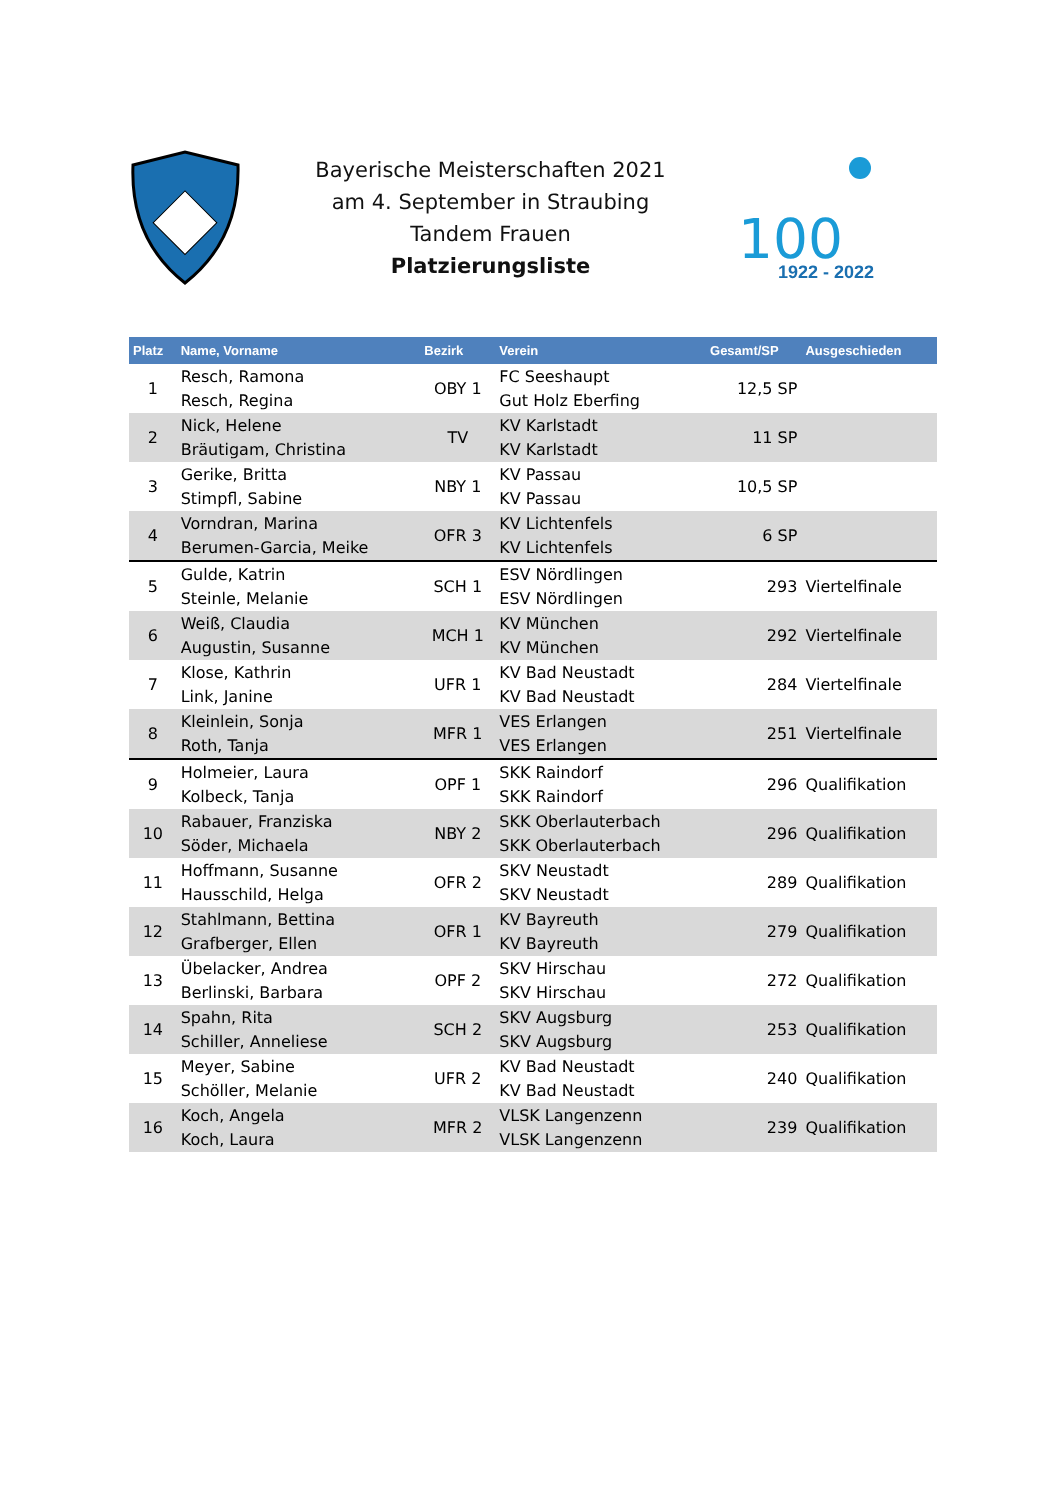Bayerische Meisterschaften 2021
am 4. September in Straubing
Tandem Frauen
Platzierungsliste
100
1922 - 2022
| Platz | Name, Vorname | Bezirk | Verein | Gesamt/SP | Ausgeschieden |
| --- | --- | --- | --- | --- | --- |
| 1 | Resch, Ramona Resch, Regina | OBY 1 | FC Seeshaupt Gut Holz Eberfing | 12,5 SP | |
| 2 | Nick, Helene Bräutigam, Christina | TV | KV Karlstadt KV Karlstadt | 11 SP | |
| 3 | Gerike, Britta Stimpfl, Sabine | NBY 1 | KV Passau KV Passau | 10,5 SP | |
| 4 | Vorndran, Marina Berumen-Garcia, Meike | OFR 3 | KV Lichtenfels KV Lichtenfels | 6 SP | |
| 5 | Gulde, Katrin Steinle, Melanie | SCH 1 | ESV Nördlingen ESV Nördlingen | 293 | Viertelfinale |
| 6 | Weiß, Claudia Augustin, Susanne | MCH 1 | KV München KV München | 292 | Viertelfinale |
| 7 | Klose, Kathrin Link, Janine | UFR 1 | KV Bad Neustadt KV Bad Neustadt | 284 | Viertelfinale |
| 8 | Kleinlein, Sonja Roth, Tanja | MFR 1 | VES Erlangen VES Erlangen | 251 | Viertelfinale |
| 9 | Holmeier, Laura Kolbeck, Tanja | OPF 1 | SKK Raindorf SKK Raindorf | 296 | Qualifikation |
| 10 | Rabauer, Franziska Söder, Michaela | NBY 2 | SKK Oberlauterbach SKK Oberlauterbach | 296 | Qualifikation |
| 11 | Hoffmann, Susanne Hausschild, Helga | OFR 2 | SKV Neustadt SKV Neustadt | 289 | Qualifikation |
| 12 | Stahlmann, Bettina Grafberger, Ellen | OFR 1 | KV Bayreuth KV Bayreuth | 279 | Qualifikation |
| 13 | Übelacker, Andrea Berlinski, Barbara | OPF 2 | SKV Hirschau SKV Hirschau | 272 | Qualifikation |
| 14 | Spahn, Rita Schiller, Anneliese | SCH 2 | SKV Augsburg SKV Augsburg | 253 | Qualifikation |
| 15 | Meyer, Sabine Schöller, Melanie | UFR 2 | KV Bad Neustadt KV Bad Neustadt | 240 | Qualifikation |
| 16 | Koch, Angela Koch, Laura | MFR 2 | VLSK Langenzenn VLSK Langenzenn | 239 | Qualifikation |